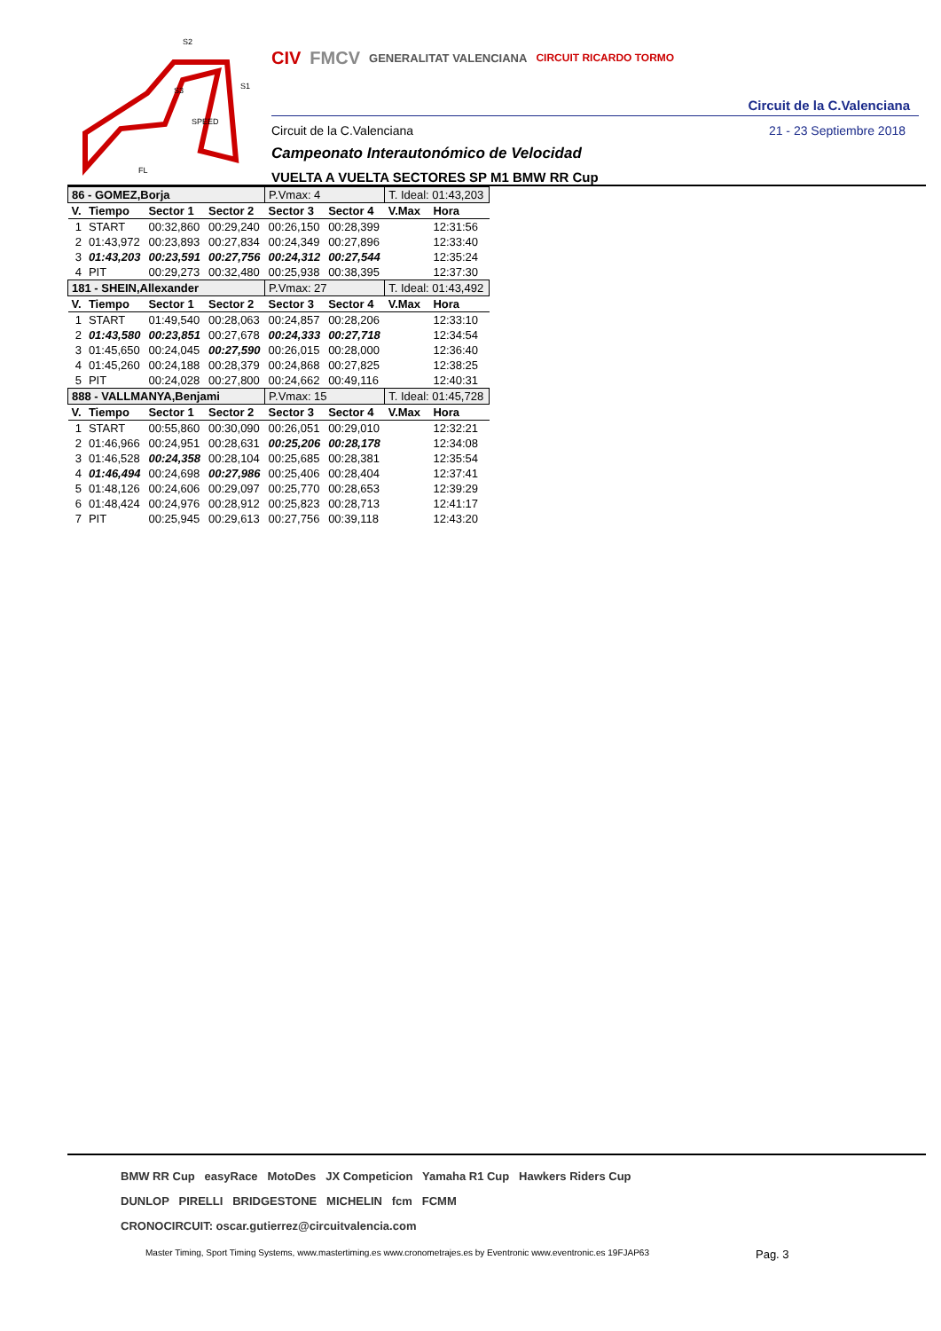SPEED
S2
S1
S3
FL
CIV FMCV GENERALITAT VALENCIANA CIRCUIT RICARDO TORMO
Circuit de la C.Valenciana
Circuit de la C.Valenciana 21 - 23 Septiembre 2018
Campeonato Interautonómico de Velocidad
VUELTA A VUELTA SECTORES SP M1 BMW RR Cup
| 86 - GOMEZ,Borja | | | | P.Vmax: 4 | | T. Ideal: 01:43,203 | |
| V. | Tiempo | Sector 1 | Sector 2 | Sector 3 | Sector 4 | V.Max | Hora |
| 1 | START | 00:32,860 | 00:29,240 | 00:26,150 | 00:28,399 | | 12:31:56 |
| 2 | 01:43,972 | 00:23,893 | 00:27,834 | 00:24,349 | 00:27,896 | | 12:33:40 |
| 3 | 01:43,203 | 00:23,591 | 00:27,756 | 00:24,312 | 00:27,544 | | 12:35:24 |
| 4 | PIT | 00:29,273 | 00:32,480 | 00:25,938 | 00:38,395 | | 12:37:30 |
| 181 - SHEIN,Allexander | | | | P.Vmax: 27 | | T. Ideal: 01:43,492 | |
| V. | Tiempo | Sector 1 | Sector 2 | Sector 3 | Sector 4 | V.Max | Hora |
| 1 | START | 01:49,540 | 00:28,063 | 00:24,857 | 00:28,206 | | 12:33:10 |
| 2 | 01:43,580 | 00:23,851 | 00:27,678 | 00:24,333 | 00:27,718 | | 12:34:54 |
| 3 | 01:45,650 | 00:24,045 | 00:27,590 | 00:26,015 | 00:28,000 | | 12:36:40 |
| 4 | 01:45,260 | 00:24,188 | 00:28,379 | 00:24,868 | 00:27,825 | | 12:38:25 |
| 5 | PIT | 00:24,028 | 00:27,800 | 00:24,662 | 00:49,116 | | 12:40:31 |
| 888 - VALLMANYA,Benjami | | | | P.Vmax: 15 | | T. Ideal: 01:45,728 | |
| V. | Tiempo | Sector 1 | Sector 2 | Sector 3 | Sector 4 | V.Max | Hora |
| 1 | START | 00:55,860 | 00:30,090 | 00:26,051 | 00:29,010 | | 12:32:21 |
| 2 | 01:46,966 | 00:24,951 | 00:28,631 | 00:25,206 | 00:28,178 | | 12:34:08 |
| 3 | 01:46,528 | 00:24,358 | 00:28,104 | 00:25,685 | 00:28,381 | | 12:35:54 |
| 4 | 01:46,494 | 00:24,698 | 00:27,986 | 00:25,406 | 00:28,404 | | 12:37:41 |
| 5 | 01:48,126 | 00:24,606 | 00:29,097 | 00:25,770 | 00:28,653 | | 12:39:29 |
| 6 | 01:48,424 | 00:24,976 | 00:28,912 | 00:25,823 | 00:28,713 | | 12:41:17 |
| 7 | PIT | 00:25,945 | 00:29,613 | 00:27,756 | 00:39,118 | | 12:43:20 |
BMW RR Cup easyRace MotoDes JX Competicion Yamaha R1 Cup Hawkers Riders Cup
DUNLOP PIRELLI BRIDGESTONE MICHELIN fcm FCMM
CRONOCIRCUIT: oscar.gutierrez@circuitvalencia.com
Master Timing, Sport Timing Systems, www.mastertiming.es www.cronometrajes.es by Eventronic www.eventronic.es 19FJAP63 Pag. 3